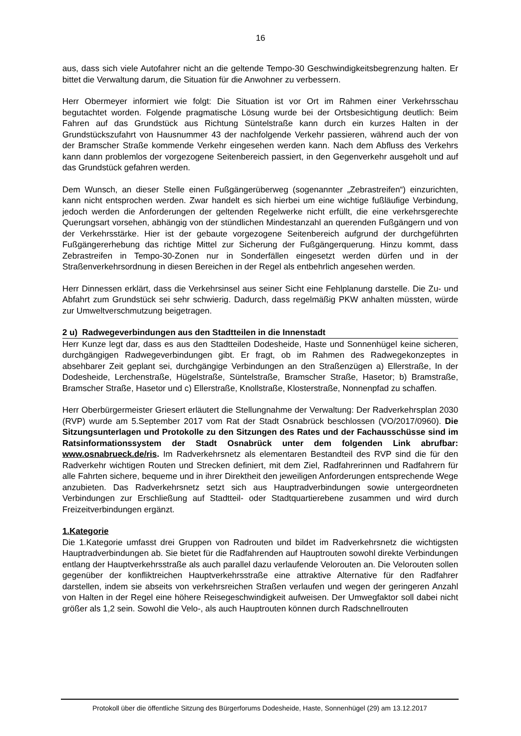16
aus, dass sich viele Autofahrer nicht an die geltende Tempo-30 Geschwindigkeitsbegrenzung halten. Er bittet die Verwaltung darum, die Situation für die Anwohner zu verbessern.
Herr Obermeyer informiert wie folgt: Die Situation ist vor Ort im Rahmen einer Verkehrsschau begutachtet worden. Folgende pragmatische Lösung wurde bei der Ortsbesichtigung deutlich: Beim Fahren auf das Grundstück aus Richtung Süntelstraße kann durch ein kurzes Halten in der Grundstückszufahrt von Hausnummer 43 der nachfolgende Verkehr passieren, während auch der von der Bramscher Straße kommende Verkehr eingesehen werden kann. Nach dem Abfluss des Verkehrs kann dann problemlos der vorgezogene Seitenbereich passiert, in den Gegenverkehr ausgeholt und auf das Grundstück gefahren werden.
Dem Wunsch, an dieser Stelle einen Fußgängerüberweg (sogenannter „Zebrastreifen“) einzurichten, kann nicht entsprochen werden. Zwar handelt es sich hierbei um eine wichtige fußläufige Verbindung, jedoch werden die Anforderungen der geltenden Regelwerke nicht erfüllt, die eine verkehrsgerechte Querungsart vorsehen, abhängig von der stündlichen Mindestanzahl an querenden Fußgängern und von der Verkehrsstärke. Hier ist der gebaute vorgezogene Seitenbereich aufgrund der durchgeführten Fußgängererhebung das richtige Mittel zur Sicherung der Fußgängerquerung. Hinzu kommt, dass Zebrastreifen in Tempo-30-Zonen nur in Sonderfällen eingesetzt werden dürfen und in der Straßenverkehrsordnung in diesen Bereichen in der Regel als entbehrlich angesehen werden.
Herr Dinnessen erklärt, dass die Verkehrsinsel aus seiner Sicht eine Fehlplanung darstelle. Die Zu- und Abfahrt zum Grundstück sei sehr schwierig. Dadurch, dass regelmäßig PKW anhalten müssten, würde zur Umweltverschmutzung beigetragen.
2 u) Radwegeverbindungen aus den Stadtteilen in die Innenstadt
Herr Kunze legt dar, dass es aus den Stadtteilen Dodesheide, Haste und Sonnenhügel keine sicheren, durchgängigen Radwegeverbindungen gibt. Er fragt, ob im Rahmen des Radwegekonzeptes in absehbarer Zeit geplant sei, durchgängige Verbindungen an den Straßenzügen a) Ellerstraße, In der Dodesheide, Lerchenstraße, Hügelstraße, Süntelstraße, Bramscher Straße, Hasetor; b) Bramstraße, Bramscher Straße, Hasetor und c) Ellerstraße, Knollstraße, Klosterstraße, Nonnenpfad zu schaffen.
Herr Oberbürgermeister Griesert erläutert die Stellungnahme der Verwaltung: Der Radverkehrsplan 2030 (RVP) wurde am 5.September 2017 vom Rat der Stadt Osnabrück beschlossen (VO/2017/0960). Die Sitzungsunterlagen und Protokolle zu den Sitzungen des Rates und der Fachausschüsse sind im Ratsinformationssystem der Stadt Osnabrück unter dem folgenden Link abrufbar: www.osnabrueck.de/ris. Im Radverkehrsnetz als elementaren Bestandteil des RVP sind die für den Radverkehr wichtigen Routen und Strecken definiert, mit dem Ziel, Radfahrerinnen und Radfahrern für alle Fahrten sichere, bequeme und in ihrer Direktheit den jeweiligen Anforderungen entsprechende Wege anzubieten. Das Radverkehrsnetz setzt sich aus Hauptradverbindungen sowie untergeordneten Verbindungen zur Erschließung auf Stadtteil- oder Stadtquartierebene zusammen und wird durch Freizeitverbindungen ergänzt.
1.Kategorie
Die 1.Kategorie umfasst drei Gruppen von Radrouten und bildet im Radverkehrsnetz die wichtigsten Hauptradverbindungen ab. Sie bietet für die Radfahrenden auf Hauptrouten sowohl direkte Verbindungen entlang der Hauptverkehrsstraße als auch parallel dazu verlaufende Velorouten an. Die Velorouten sollen gegenüber der konfliktreichen Hauptverkehrsstraße eine attraktive Alternative für den Radfahrer darstellen, indem sie abseits von verkehrsreichen Straßen verlaufen und wegen der geringeren Anzahl von Halten in der Regel eine höhere Reisegeschwindigkeit aufweisen. Der Umwegfaktor soll dabei nicht größer als 1,2 sein. Sowohl die Velo-, als auch Hauptrouten können durch Radschnellrouten
Protokoll über die öffentliche Sitzung des Bürgerforums Dodesheide, Haste, Sonnenhügel (29) am 13.12.2017